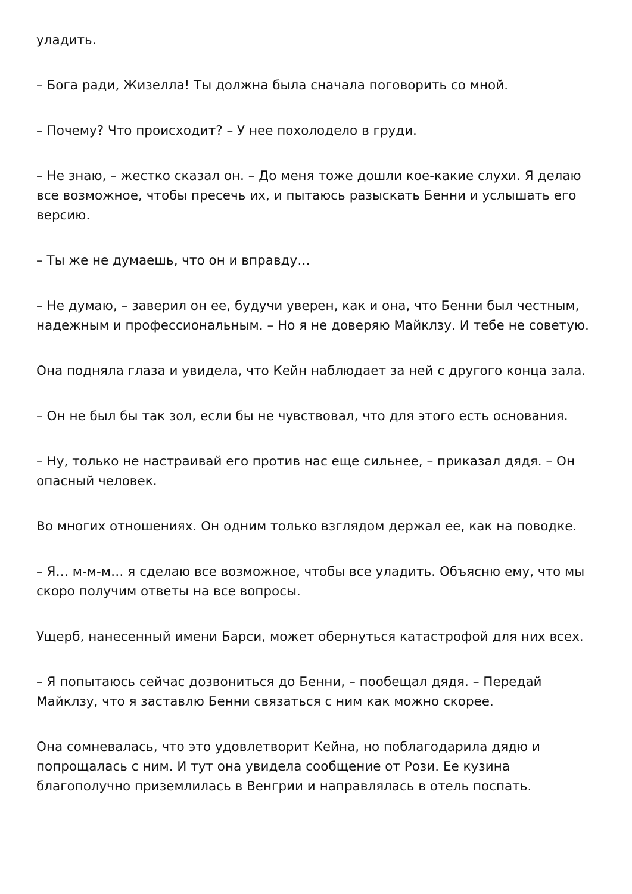уладить.
– Бога ради, Жизелла! Ты должна была сначала поговорить со мной.
– Почему? Что происходит? – У нее похолодело в груди.
– Не знаю, – жестко сказал он. – До меня тоже дошли кое-какие слухи. Я делаю все возможное, чтобы пресечь их, и пытаюсь разыскать Бенни и услышать его версию.
– Ты же не думаешь, что он и вправду…
– Не думаю, – заверил он ее, будучи уверен, как и она, что Бенни был честным, надежным и профессиональным. – Но я не доверяю Майклзу. И тебе не советую.
Она подняла глаза и увидела, что Кейн наблюдает за ней с другого конца зала.
– Он не был бы так зол, если бы не чувствовал, что для этого есть основания.
– Ну, только не настраивай его против нас еще сильнее, – приказал дядя. – Он опасный человек.
Во многих отношениях. Он одним только взглядом держал ее, как на поводке.
– Я… м-м-м… я сделаю все возможное, чтобы все уладить. Объясню ему, что мы скоро получим ответы на все вопросы.
Ущерб, нанесенный имени Барси, может обернуться катастрофой для них всех.
– Я попытаюсь сейчас дозвониться до Бенни, – пообещал дядя. – Передай Майклзу, что я заставлю Бенни связаться с ним как можно скорее.
Она сомневалась, что это удовлетворит Кейна, но поблагодарила дядю и попрощалась с ним. И тут она увидела сообщение от Рози. Ее кузина благополучно приземлилась в Венгрии и направлялась в отель поспать.